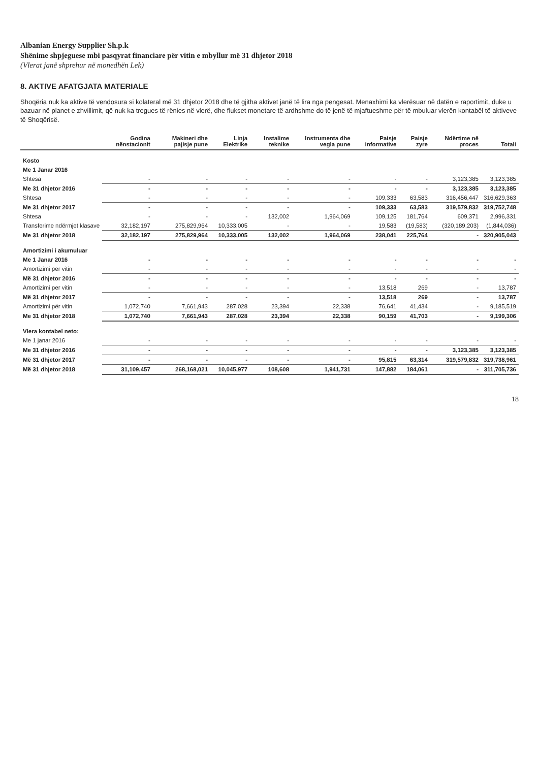Albanian Energy Supplier Sh.p.k
Shënime shpjeguese mbi pasqyrat financiare për vitin e mbyllur më 31 dhjetor 2018
(Vlerat janë shprehur në monedhën Lek)
8. AKTIVE AFATGJATA MATERIALE
Shoqëria nuk ka aktive të vendosura si kolateral më 31 dhjetor 2018 dhe të gjitha aktivet janë të lira nga pengesat. Menaxhimi ka vlerësuar në datën e raportimit, duke u bazuar në planet e zhvillimit, që nuk ka tregues të rënies në vlerë, dhe flukset monetare të ardhshme do të jenë të mjaftueshme për të mbuluar vlerën kontabël të aktiveve të Shoqërisë.
| | Godina nënstacionit | Makineri dhe pajisje pune | Linja Elektrike | Instalime teknike | Instrumenta dhe vegla pune | Paisje informative | Paisje zyre | Ndërtime në proces | Totali |
| --- | --- | --- | --- | --- | --- | --- | --- | --- | --- |
| Kosto | | | | | | | | | |
| Me 1 Janar 2016 | | | | | | | | | |
| Shtesa | - | - | - | - | - | - | - | 3,123,385 | 3,123,385 |
| Me 31 dhjetor 2016 | - | - | - | - | - | - | - | 3,123,385 | 3,123,385 |
| Shtesa | - | - | - | - | - | 109,333 | 63,583 | 316,456,447 | 316,629,363 |
| Me 31 dhjetor 2017 | - | - | - | - | - | 109,333 | 63,583 | 319,579,832 | 319,752,748 |
| Shtesa | - | - | - | 132,002 | 1,964,069 | 109,125 | 181,764 | 609,371 | 2,996,331 |
| Transferime ndërmjet klasave | 32,182,197 | 275,829,964 | 10,333,005 | - | - | 19,583 | (19,583) | (320,189,203) | (1,844,036) |
| Me 31 dhjetor 2018 | 32,182,197 | 275,829,964 | 10,333,005 | 132,002 | 1,964,069 | 238,041 | 225,764 | - | 320,905,043 |
| Amortizimi i akumuluar | | | | | | | | | |
| Me 1 Janar 2016 | - | - | - | - | - | - | - | - | - |
| Amortizimi per vitin | - | - | - | - | - | - | - | - | - |
| Më 31 dhjetor 2016 | - | - | - | - | - | - | - | - | - |
| Amortizimi per vitin | - | - | - | - | - | 13,518 | 269 | - | 13,787 |
| Më 31 dhjetor 2017 | - | - | - | - | - | 13,518 | 269 | - | 13,787 |
| Amortizimi për vitin | 1,072,740 | 7,661,943 | 287,028 | 23,394 | 22,338 | 76,641 | 41,434 | - | 9,185,519 |
| Me 31 dhjetor 2018 | 1,072,740 | 7,661,943 | 287,028 | 23,394 | 22,338 | 90,159 | 41,703 | - | 9,199,306 |
| Vlera kontabel neto: | | | | | | | | | |
| Me 1 janar 2016 | - | - | - | - | - | - | - | - | - |
| Me 31 dhjetor 2016 | - | - | - | - | - | - | - | 3,123,385 | 3,123,385 |
| Më 31 dhjetor 2017 | - | - | - | - | - | 95,815 | 63,314 | 319,579,832 | 319,738,961 |
| Më 31 dhjetor 2018 | 31,109,457 | 268,168,021 | 10,045,977 | 108,608 | 1,941,731 | 147,882 | 184,061 | - | 311,705,736 |
18